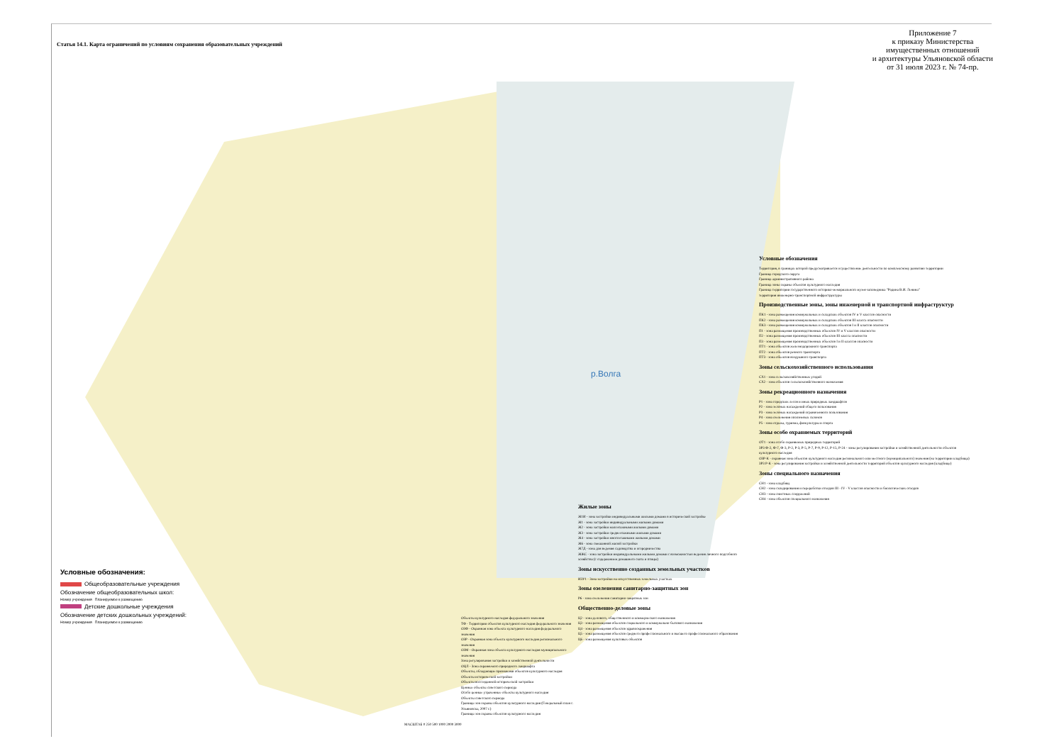Статья 14.1. Карта ограничений по условиям сохранения образовательных учреждений
Приложение 7
к приказу Министерства
имущественных отношений
и архитектуры Ульяновской области
от 31 июля 2023 г. № 74-пр.
р.Волга
Условные обозначения:
Общеобразовательные учреждения
Обозначение общеобразовательных школ:
Номер учреждения Планируемое к размещению
Детские дошкольные учреждения
Обозначение детских дошкольных учреждений:
Номер учреждения Планируемое к размещению
Объекты культурного наследия федерального значения
ТФ - Территории объектов культурного наследия федерального значения
ОЗФ - Охранная зона объекта культурного наследия федерального значения
ОЗР - Охранная зона объекта культурного наследия регионального значения
ОЗМ - Охранная зона объекта культурного наследия муниципального значения
Зона регулирования застройки и хозяйственной деятельности
ОЦЛ - Зона охраняемого природного ландшафта
Объекты, обладающие признаками объектов культурного наследия
Объекты исторической застройки
Объекты воссозданной исторической застройки
Ценные объекты советского периода
Особо ценные утраченные объекты культурного наследия
Объекты советского периода
Границы зон охраны объектов культурного наследия (Генеральный план г. Ульяновска, 2007 г.)
Границы зон охраны объектов культурного наследия
МАСШТАБ 0 250 500 1000 2000 3000
Жилые зоны
Ж1И - зона застройки индивидуальными жилыми домами в исторической застройке
Ж1 - зона застройки индивидуальными жилыми домами
Ж2 - зона застройки малоэтажными жилыми домами
Ж3 - зона застройки среднеэтажными жилыми домами
Ж4 - зона застройки многоэтажными жилыми домами
Ж6 - зона смешанной жилой застройки
Ж7Д - зона для ведения садоводства и огородничества
ЖЖС - зона застройки индивидуальными жилыми домами с возможностью ведения личного подсобного хозяйства (с содержанием домашнего скота и птицы)
Зоны искусственно созданных земельных участков
ИЗУ1 - Зона застройки на искусственных земельных участках
Зоны озеленения санитарно-защитных зон
Р6 - зона озеленения санитарно-защитных зон
Общественно-деловые зоны
Ц2 - зона делового, общественного и коммерческого назначения
Ц3 - зона размещения объектов социального и коммунально-бытового назначения
Ц4 - зона размещения объектов здравоохранения
Ц5 - зона размещения объектов среднего профессионального и высшего профессионального образования
Ц6 - зона размещения культовых объектов
Условные обозначения
Территория, в границах которой предусматривается осуществление деятельности по комплексному развитию территории
Граница городского округа
Граница административного района
Граница зоны охраны объектов культурного наследия
Граница территории государственного историко-мемориального музея-заповедника "Родина В.И. Ленина"
территория инженерно-транспортной инфраструктуры
Производственные зоны, зоны инженерной и транспортной инфраструктур
ПК1 - зона размещения коммунальных и складских объектов IV и V классов опасности
ПК2 - зона размещения коммунальных и складских объектов III класса опасности
ПК3 - зона размещения коммунальных и складских объектов I и II классов опасности
П1 - зона размещения производственных объектов IV и V классов опасности
П2 - зона размещения производственных объектов III класса опасности
П3 - зона размещения производственных объектов I и II классов опасности
ПТ1 - зона объектов железнодорожного транспорта
ПТ2 - зона объектов речного транспорта
ПТ3 - зона объектов воздушного транспорта
Зоны сельскохозяйственного использования
СХ1 - зона сельскохозяйственных угодий
СХ2 - зона объектов сельскохозяйственного назначения
Зоны рекреационного назначения
Р1 - зона городских лесов и иных природных ландшафтов
Р2 - зона зелёных насаждений общего пользования
Р3 - зона зелёных насаждений ограниченного пользования
Р4 - зона озеленения оползневых склонов
Р5 - зона отдыха, туризма, физкультуры и спорта
Зоны особо охраняемых территорий
ОТ1 - зона особо охраняемых природных территорий
ЗРЗ Ф-2, Ф-7, Ф-3, Р-2, Р-3, Р-5, Р-7, Р-9, Р-12, Р-15, Р-24 - зоны регулирования застройки и хозяйственной деятельности объектов культурного наследия
ОЗР-К - охранная зона объектов культурного наследия регионального или местного (муниципального) значения (на территории кладбища)
ЗРЗ Р-К - зона регулирования застройки и хозяйственной деятельности территорий объектов культурного наследия (кладбище)
Зоны специального назначения
СН1 - зона кладбищ
СН2 - зона складирования и переработки отходов III - IV - V классов опасности и биологических отходов
СН3 - зона очистных сооружений
СН4 - зона объектов специального назначения